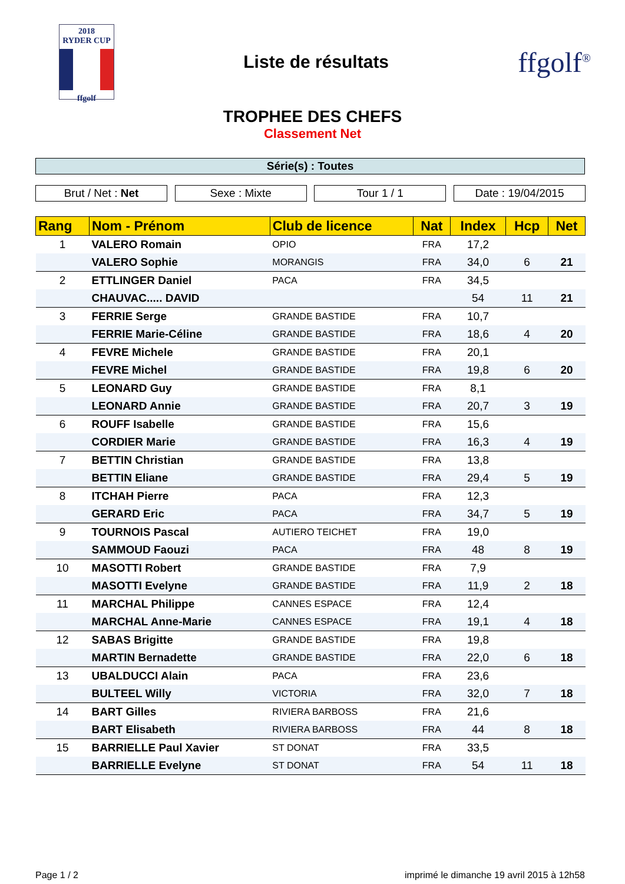2018
RYDER CUP
ffgolf
Liste de résultats
ffgolf<sup>®</sup>
TROPHEE DES CHEFS
Classement Net
Série(s) : Toutes
Brut / Net : Net Sexe : Mixte Tour 1 / 1 Date : 19/04/2015
| Rang | Nom - Prénom | Club de licence | Nat | Index | Hcp | Net |
| --- | --- | --- | --- | --- | --- | --- |
| 1 | VALERO Romain | OPIO | FRA | 17,2 | | |
| | VALERO Sophie | MORANGIS | FRA | 34,0 | 6 | 21 |
| 2 | ETTLINGER Daniel | PACA | FRA | 34,5 | | |
| | CHAUVAC..... DAVID | | | 54 | 11 | 21 |
| 3 | FERRIE Serge | GRANDE BASTIDE | FRA | 10,7 | | |
| | FERRIE Marie-Céline | GRANDE BASTIDE | FRA | 18,6 | 4 | 20 |
| 4 | FEVRE Michele | GRANDE BASTIDE | FRA | 20,1 | | |
| | FEVRE Michel | GRANDE BASTIDE | FRA | 19,8 | 6 | 20 |
| 5 | LEONARD Guy | GRANDE BASTIDE | FRA | 8,1 | | |
| | LEONARD Annie | GRANDE BASTIDE | FRA | 20,7 | 3 | 19 |
| 6 | ROUFF Isabelle | GRANDE BASTIDE | FRA | 15,6 | | |
| | CORDIER Marie | GRANDE BASTIDE | FRA | 16,3 | 4 | 19 |
| 7 | BETTIN Christian | GRANDE BASTIDE | FRA | 13,8 | | |
| | BETTIN Eliane | GRANDE BASTIDE | FRA | 29,4 | 5 | 19 |
| 8 | ITCHAH Pierre | PACA | FRA | 12,3 | | |
| | GERARD Eric | PACA | FRA | 34,7 | 5 | 19 |
| 9 | TOURNOIS Pascal | AUTIERO TEICHET | FRA | 19,0 | | |
| | SAMMOUD Faouzi | PACA | FRA | 48 | 8 | 19 |
| 10 | MASOTTI Robert | GRANDE BASTIDE | FRA | 7,9 | | |
| | MASOTTI Evelyne | GRANDE BASTIDE | FRA | 11,9 | 2 | 18 |
| 11 | MARCHAL Philippe | CANNES ESPACE | FRA | 12,4 | | |
| | MARCHAL Anne-Marie | CANNES ESPACE | FRA | 19,1 | 4 | 18 |
| 12 | SABAS Brigitte | GRANDE BASTIDE | FRA | 19,8 | | |
| | MARTIN Bernadette | GRANDE BASTIDE | FRA | 22,0 | 6 | 18 |
| 13 | UBALDUCCI Alain | PACA | FRA | 23,6 | | |
| | BULTEEL Willy | VICTORIA | FRA | 32,0 | 7 | 18 |
| 14 | BART Gilles | RIVIERA BARBOSS | FRA | 21,6 | | |
| | BART Elisabeth | RIVIERA BARBOSS | FRA | 44 | 8 | 18 |
| 15 | BARRIELLE Paul Xavier | ST DONAT | FRA | 33,5 | | |
| | BARRIELLE Evelyne | ST DONAT | FRA | 54 | 11 | 18 |
Page 1 / 2 imprimé le dimanche 19 avril 2015 à 12h58